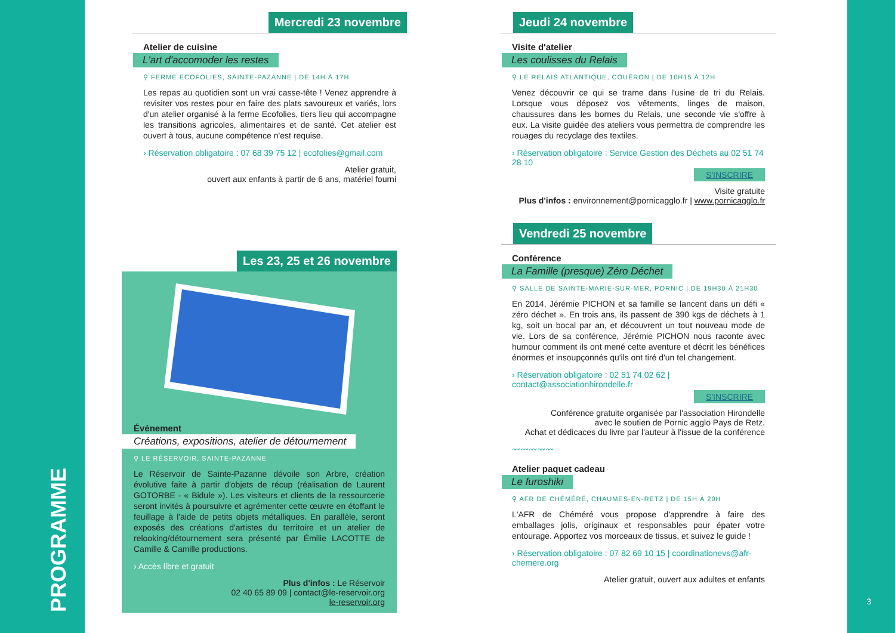PROGRAMME
3
Mercredi 23 novembre
Atelier de cuisine
L'art d'accomoder les restes
⚲ FERME ECOFOLIES, SAINTE-PAZANNE | DE 14H À 17H
Les repas au quotidien sont un vrai casse-tête ! Venez apprendre à revisiter vos restes pour en faire des plats savoureux et variés, lors d'un atelier organisé à la ferme Ecofolies, tiers lieu qui accompagne les transitions agricoles, alimentaires et de santé. Cet atelier est ouvert à tous, aucune compétence n'est requise.
› Réservation obligatoire : 07 68 39 75 12 | ecofolies@gmail.com
Atelier gratuit,
ouvert aux enfants à partir de 6 ans, matériel fourni
Les 23, 25 et 26 novembre
Événement
Créations, expositions, atelier de détournement
⚲ LE RÉSERVOIR, SAINTE-PAZANNE
Le Réservoir de Sainte-Pazanne dévoile son Arbre, création évolutive faite à partir d'objets de récup (réalisation de Laurent GOTORBE - « Bidule »). Les visiteurs et clients de la ressourcerie seront invités à poursuivre et agrémenter cette œuvre en étoffant le feuillage à l'aide de petits objets métalliques. En parallèle, seront exposés des créations d'artistes du territoire et un atelier de relooking/détournement sera présenté par Émilie LACOTTE de Camille & Camille productions.
› Accès libre et gratuit
Plus d'infos : Le Réservoir
02 40 65 89 09 | contact@le-reservoir.org
le-reservoir.org
Jeudi 24 novembre
Visite d'atelier
Les coulisses du Relais
⚲ LE RELAIS ATLANTIQUE, COUËRON | DE 10H15 À 12H
Venez découvrir ce qui se trame dans l'usine de tri du Relais. Lorsque vous déposez vos vêtements, linges de maison, chaussures dans les bornes du Relais, une seconde vie s'offre à eux. La visite guidée des ateliers vous permettra de comprendre les rouages du recyclage des textiles.
› Réservation obligatoire : Service Gestion des Déchets au 02 51 74 28 10
S'INSCRIRE
Visite gratuite
Plus d'infos : environnement@pornicagglo.fr | www.pornicagglo.fr
Vendredi 25 novembre
Conférence
La Famille (presque) Zéro Déchet
⚲ SALLE DE SAINTE-MARIE-SUR-MER, PORNIC | DE 19H30 À 21H30
En 2014, Jérémie PICHON et sa famille se lancent dans un défi « zéro déchet ». En trois ans, ils passent de 390 kgs de déchets à 1 kg, soit un bocal par an, et découvrent un tout nouveau mode de vie. Lors de sa conférence, Jérémie PICHON nous raconte avec humour comment ils ont mené cette aventure et décrit les bénéfices énormes et insoupçonnés qu'ils ont tiré d'un tel changement.
› Réservation obligatoire : 02 51 74 02 62 | contact@associationhirondelle.fr
S'INSCRIRE
Conférence gratuite organisée par l'association Hirondelle
avec le soutien de Pornic agglo Pays de Retz.
Achat et dédicaces du livre par l'auteur à l'issue de la conférence
〰〰〰〰〰
Atelier paquet cadeau
Le furoshiki
⚲ AFR DE CHÉMÉRÉ, CHAUMES-EN-RETZ | DE 15H À 20H
L'AFR de Chéméré vous propose d'apprendre à faire des emballages jolis, originaux et responsables pour épater votre entourage. Apportez vos morceaux de tissus, et suivez le guide !
› Réservation obligatoire : 07 82 69 10 15 | coordinationevs@afr-chemere.org
Atelier gratuit, ouvert aux adultes et enfants